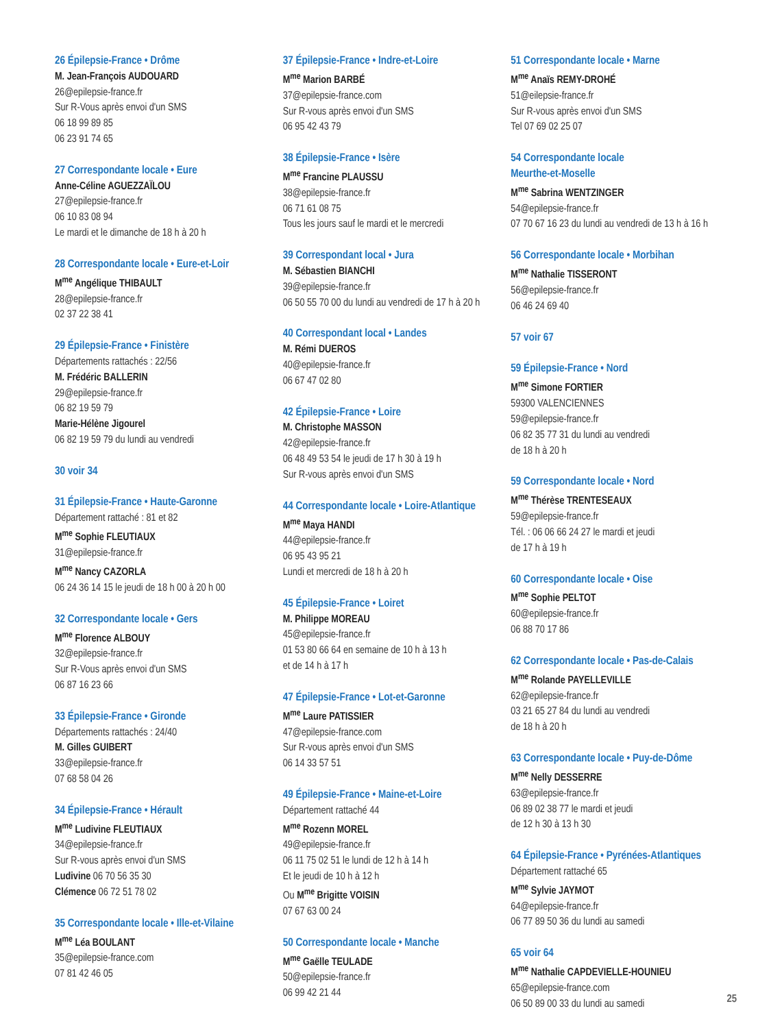26 Épilepsie-France • Drôme
M. Jean-François AUDOUARD
26@epilepsie-france.fr
Sur R-Vous après envoi d'un SMS
06 18 99 89 85
06 23 91 74 65
27 Correspondante locale • Eure
Anne-Céline AGUEZZAÏLOU
27@epilepsie-france.fr
06 10 83 08 94
Le mardi et le dimanche de 18 h à 20 h
28 Correspondante locale • Eure-et-Loir
M<sup>me</sup> Angélique THIBAULT
28@epilepsie-france.fr
02 37 22 38 41
29 Épilepsie-France • Finistère
Départements rattachés : 22/56
M. Frédéric BALLERIN
29@epilepsie-france.fr
06 82 19 59 79
Marie-Hélène Jigourel
06 82 19 59 79 du lundi au vendredi
30 voir 34
31 Épilepsie-France • Haute-Garonne
Département rattaché : 81 et 82
M<sup>me</sup> Sophie FLEUTIAUX
31@epilepsie-france.fr
M<sup>me</sup> Nancy CAZORLA
06 24 36 14 15 le jeudi de 18 h 00 à 20 h 00
32 Correspondante locale • Gers
M<sup>me</sup> Florence ALBOUY
32@epilepsie-france.fr
Sur R-Vous après envoi d'un SMS
06 87 16 23 66
33 Épilepsie-France • Gironde
Départements rattachés : 24/40
M. Gilles GUIBERT
33@epilepsie-france.fr
07 68 58 04 26
34 Épilepsie-France • Hérault
M<sup>me</sup> Ludivine FLEUTIAUX
34@epilepsie-france.fr
Sur R-vous après envoi d'un SMS
Ludivine 06 70 56 35 30
Clémence 06 72 51 78 02
35 Correspondante locale • Ille-et-Vilaine
M<sup>me</sup> Léa BOULANT
35@epilepsie-france.com
07 81 42 46 05
37 Épilepsie-France • Indre-et-Loire
M<sup>me</sup> Marion BARBÉ
37@epilepsie-france.com
Sur R-vous après envoi d'un SMS
06 95 42 43 79
38 Épilepsie-France • Isère
M<sup>me</sup> Francine PLAUSSU
38@epilepsie-france.fr
06 71 61 08 75
Tous les jours sauf le mardi et le mercredi
39 Correspondant local • Jura
M. Sébastien BIANCHI
39@epilepsie-france.fr
06 50 55 70 00 du lundi au vendredi de 17 h à 20 h
40 Correspondant local • Landes
M. Rémi DUEROS
40@epilepsie-france.fr
06 67 47 02 80
42 Épilepsie-France • Loire
M. Christophe MASSON
42@epilepsie-france.fr
06 48 49 53 54 le jeudi de 17 h 30 à 19 h
Sur R-vous après envoi d'un SMS
44 Correspondante locale • Loire-Atlantique
M<sup>me</sup> Maya HANDI
44@epilepsie-france.fr
06 95 43 95 21
Lundi et mercredi de 18 h à 20 h
45 Épilepsie-France • Loiret
M. Philippe MOREAU
45@epilepsie-france.fr
01 53 80 66 64 en semaine de 10 h à 13 h
et de 14 h à 17 h
47 Épilepsie-France • Lot-et-Garonne
M<sup>me</sup> Laure PATISSIER
47@epilepsie-france.com
Sur R-vous après envoi d'un SMS
06 14 33 57 51
49 Épilepsie-France • Maine-et-Loire
Département rattaché 44
M<sup>me</sup> Rozenn MOREL
49@epilepsie-france.fr
06 11 75 02 51 le lundi de 12 h à 14 h
Et le jeudi de 10 h à 12 h
Ou M<sup>me</sup> Brigitte VOISIN
07 67 63 00 24
50 Correspondante locale • Manche
M<sup>me</sup> Gaëlle TEULADE
50@epilepsie-france.fr
06 99 42 21 44
51 Correspondante locale • Marne
M<sup>me</sup> Anaïs REMY-DROHÉ
51@eilepsie-france.fr
Sur R-vous après envoi d'un SMS
Tel 07 69 02 25 07
54 Correspondante locale
Meurthe-et-Moselle
M<sup>me</sup> Sabrina WENTZINGER
54@epilepsie-france.fr
07 70 67 16 23 du lundi au vendredi de 13 h à 16 h
56 Correspondante locale • Morbihan
M<sup>me</sup> Nathalie TISSERONT
56@epilepsie-france.fr
06 46 24 69 40
57 voir 67
59 Épilepsie-France • Nord
M<sup>me</sup> Simone FORTIER
59300 VALENCIENNES
59@epilepsie-france.fr
06 82 35 77 31 du lundi au vendredi
de 18 h à 20 h
59 Correspondante locale • Nord
M<sup>me</sup> Thérèse TRENTESEAUX
59@epilepsie-france.fr
Tél. : 06 06 66 24 27 le mardi et jeudi
de 17 h à 19 h
60 Correspondante locale • Oise
M<sup>me</sup> Sophie PELTOT
60@epilepsie-france.fr
06 88 70 17 86
62 Correspondante locale • Pas-de-Calais
M<sup>me</sup> Rolande PAYELLEVILLE
62@epilepsie-france.fr
03 21 65 27 84 du lundi au vendredi
de 18 h à 20 h
63 Correspondante locale • Puy-de-Dôme
M<sup>me</sup> Nelly DESSERRE
63@epilepsie-france.fr
06 89 02 38 77 le mardi et jeudi
de 12 h 30 à 13 h 30
64 Épilepsie-France • Pyrénées-Atlantiques
Département rattaché 65
M<sup>me</sup> Sylvie JAYMOT
64@epilepsie-france.fr
06 77 89 50 36 du lundi au samedi
65 voir 64
M<sup>me</sup> Nathalie CAPDEVIELLE-HOUNIEU
65@epilepsie-france.com
06 50 89 00 33 du lundi au samedi
25